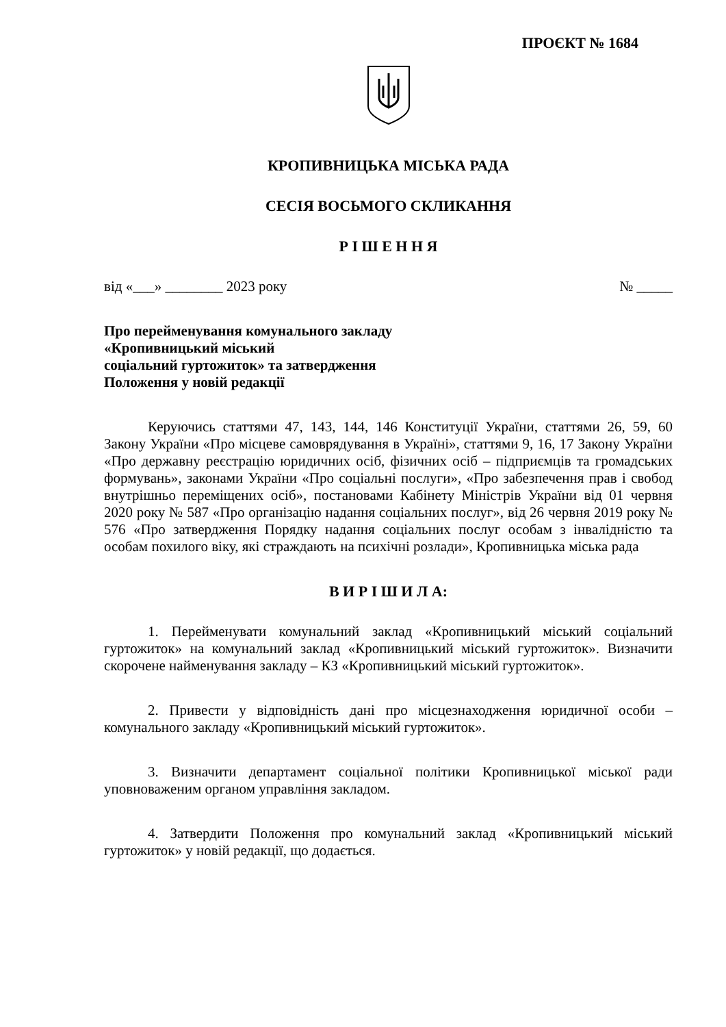ПРОЄКТ № 1684
КРОПИВНИЦЬКА МІСЬКА РАДА
СЕСІЯ ВОСЬМОГО СКЛИКАННЯ
Р І Ш Е Н Н Я
від «___» ________ 2023 року № _____
Про перейменування комунального закладу
«Кропивницький міський
соціальний гуртожиток» та затвердження
Положення у новій редакції
Керуючись статтями 47, 143, 144, 146 Конституції України, статтями 26, 59, 60 Закону України «Про місцеве самоврядування в Україні», статтями 9, 16, 17 Закону України «Про державну реєстрацію юридичних осіб, фізичних осіб – підприємців та громадських формувань», законами України «Про соціальні послуги», «Про забезпечення прав і свобод внутрішньо переміщених осіб», постановами Кабінету Міністрів України від 01 червня 2020 року № 587 «Про організацію надання соціальних послуг», від 26 червня 2019 року № 576 «Про затвердження Порядку надання соціальних послуг особам з інвалідністю та особам похилого віку, які страждають на психічні розлади», Кропивницька міська рада
В И Р І Ш И Л А:
1. Перейменувати комунальний заклад «Кропивницький міський соціальний гуртожиток» на комунальний заклад «Кропивницький міський гуртожиток». Визначити скорочене найменування закладу – КЗ «Кропивницький міський гуртожиток».
2. Привести у відповідність дані про місцезнаходження юридичної особи – комунального закладу «Кропивницький міський гуртожиток».
3. Визначити департамент соціальної політики Кропивницької міської ради уповноваженим органом управління закладом.
4. Затвердити Положення про комунальний заклад «Кропивницький міський гуртожиток» у новій редакції, що додається.